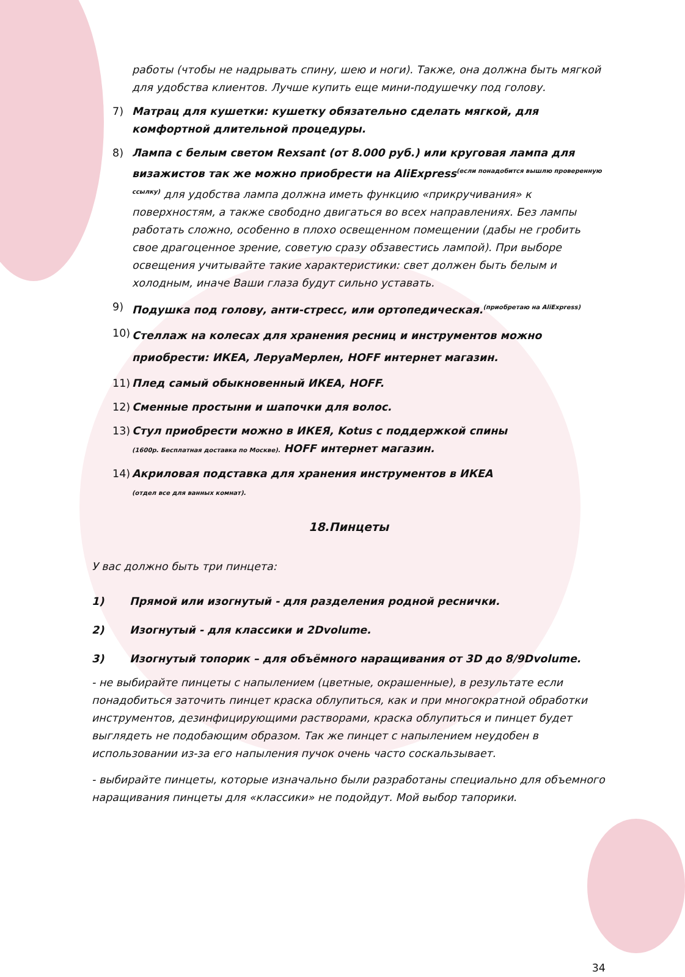работы (чтобы не надрывать спину, шею и ноги). Также, она должна быть мягкой для удобства клиентов. Лучше купить еще мини-подушечку под голову.
7) Матрац для кушетки: кушетку обязательно сделать мягкой, для комфортной длительной процедуры.
8) Лампа с белым светом Rexsant (от 8.000 руб.) или круговая лампа для визажистов так же можно приобрести на AliExpress<sup>(если понадобится вышлю проверенную ссылку)</sup> для удобства лампа должна иметь функцию «прикручивания» к поверхностям, а также свободно двигаться во всех направлениях. Без лампы работать сложно, особенно в плохо освещенном помещении (дабы не гробить свое драгоценное зрение, советую сразу обзавестись лампой). При выборе освещения учитывайте такие характеристики: свет должен быть белым и холодным, иначе Ваши глаза будут сильно уставать.
9) Подушка под голову, анти-стресс, или ортопедическая.<sup>(приобретаю на AliExpress)</sup>
10) Стеллаж на колесах для хранения ресниц и инструментов можно приобрести: ИКЕА, ЛеруаМерлен, HOFF интернет магазин.
11) Плед самый обыкновенный ИКЕА, HOFF.
12) Сменные простыни и шапочки для волос.
13) Стул приобрести можно в ИКЕЯ, Kotus с поддержкой спины
(1600р. Бесплатная доставка по Москве). HOFF интернет магазин.
14) Акриловая подставка для хранения инструментов в ИКЕА
(отдел все для ванных комнат).
18.Пинцеты
У вас должно быть три пинцета:
1) Прямой или изогнутый - для разделения родной реснички.
2) Изогнутый - для классики и 2Dvolume.
3) Изогнутый топорик – для объёмного наращивания от 3D до 8/9Dvolume.
- не выбирайте пинцеты с напылением (цветные, окрашенные), в результате если понадобиться заточить пинцет краска облупиться, как и при многократной обработки инструментов, дезинфицирующими растворами, краска облупиться и пинцет будет выглядеть не подобающим образом. Так же пинцет с напылением неудобен в использовании из-за его напыления пучок очень часто соскальзывает.
- выбирайте пинцеты, которые изначально были разработаны специально для объемного наращивания пинцеты для «классики» не подойдут. Мой выбор тапорики.
34